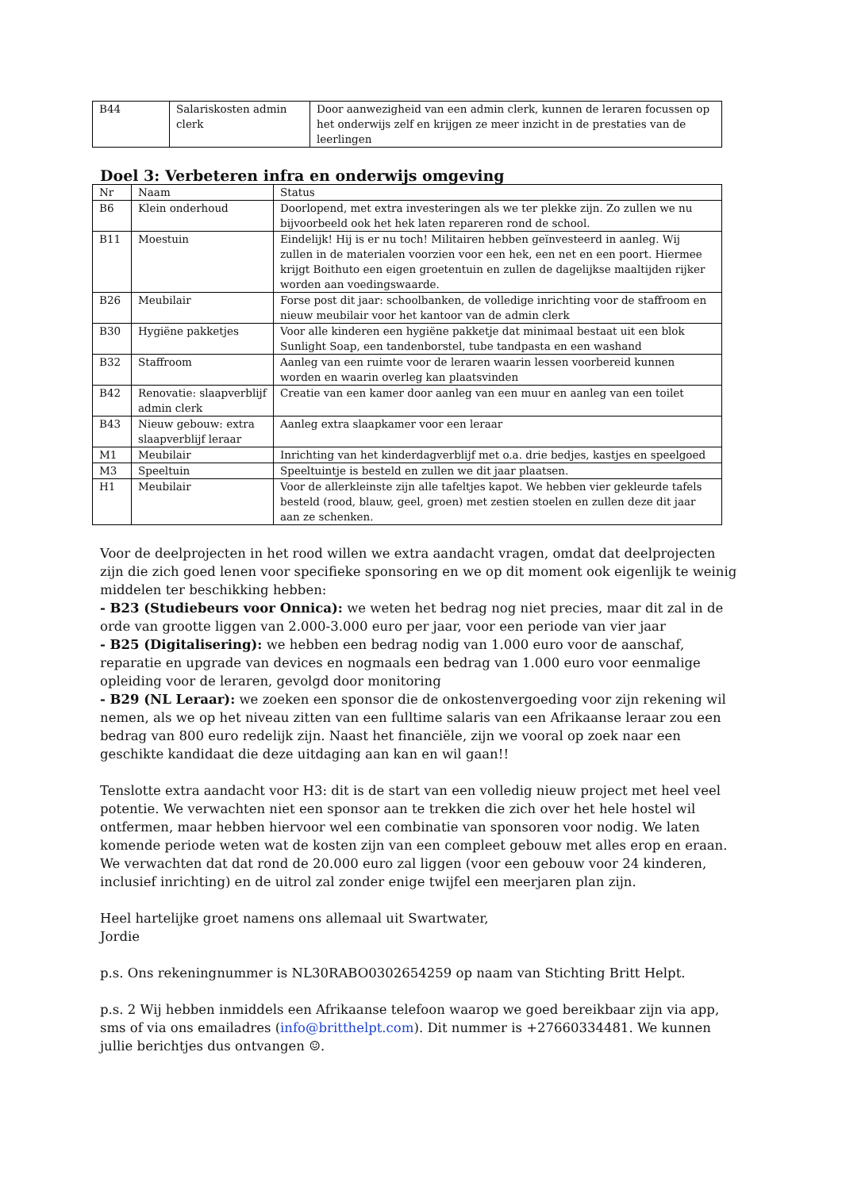| B44 | Salariskosten admin clerk | Door aanwezigheid van een admin clerk, kunnen de leraren focussen op het onderwijs zelf en krijgen ze meer inzicht in de prestaties van de leerlingen |
Doel 3: Verbeteren infra en onderwijs omgeving
| Nr | Naam | Status |
| B6 | Klein onderhoud | Doorlopend, met extra investeringen als we ter plekke zijn. Zo zullen we nu bijvoorbeeld ook het hek laten repareren rond de school. |
| B11 | Moestuin | Eindelijk! Hij is er nu toch! Militairen hebben geïnvesteerd in aanleg. Wij zullen in de materialen voorzien voor een hek, een net en een poort. Hiermee krijgt Boithuto een eigen groetentuin en zullen de dagelijkse maaltijden rijker worden aan voedingswaarde. |
| B26 | Meubilair | Forse post dit jaar: schoolbanken, de volledige inrichting voor de staffroom en nieuw meubilair voor het kantoor van de admin clerk |
| B30 | Hygiëne pakketjes | Voor alle kinderen een hygiëne pakketje dat minimaal bestaat uit een blok Sunlight Soap, een tandenborstel, tube tandpasta en een washand |
| B32 | Staffroom | Aanleg van een ruimte voor de leraren waarin lessen voorbereid kunnen worden en waarin overleg kan plaatsvinden |
| B42 | Renovatie: slaapverblijf admin clerk | Creatie van een kamer door aanleg van een muur en aanleg van een toilet |
| B43 | Nieuw gebouw: extra slaapverblijf leraar | Aanleg extra slaapkamer voor een leraar |
| M1 | Meubilair | Inrichting van het kinderdagverblijf met o.a. drie bedjes, kastjes en speelgoed |
| M3 | Speeltuin | Speeltuintje is besteld en zullen we dit jaar plaatsen. |
| H1 | Meubilair | Voor de allerkleinste zijn alle tafeltjes kapot. We hebben vier gekleurde tafels besteld (rood, blauw, geel, groen) met zestien stoelen en zullen deze dit jaar aan ze schenken. |
Voor de deelprojecten in het rood willen we extra aandacht vragen, omdat dat deelprojecten zijn die zich goed lenen voor specifieke sponsoring en we op dit moment ook eigenlijk te weinig middelen ter beschikking hebben:
- B23 (Studiebeurs voor Onnica): we weten het bedrag nog niet precies, maar dit zal in de orde van grootte liggen van 2.000-3.000 euro per jaar, voor een periode van vier jaar
- B25 (Digitalisering): we hebben een bedrag nodig van 1.000 euro voor de aanschaf, reparatie en upgrade van devices en nogmaals een bedrag van 1.000 euro voor eenmalige opleiding voor de leraren, gevolgd door monitoring
- B29 (NL Leraar): we zoeken een sponsor die de onkostenvergoeding voor zijn rekening wil nemen, als we op het niveau zitten van een fulltime salaris van een Afrikaanse leraar zou een bedrag van 800 euro redelijk zijn. Naast het financiële, zijn we vooral op zoek naar een geschikte kandidaat die deze uitdaging aan kan en wil gaan!!
Tenslotte extra aandacht voor H3: dit is de start van een volledig nieuw project met heel veel potentie. We verwachten niet een sponsor aan te trekken die zich over het hele hostel wil ontfermen, maar hebben hiervoor wel een combinatie van sponsoren voor nodig. We laten komende periode weten wat de kosten zijn van een compleet gebouw met alles erop en eraan. We verwachten dat dat rond de 20.000 euro zal liggen (voor een gebouw voor 24 kinderen, inclusief inrichting) en de uitrol zal zonder enige twijfel een meerjaren plan zijn.
Heel hartelijke groet namens ons allemaal uit Swartwater,
Jordie
p.s. Ons rekeningnummer is NL30RABO0302654259 op naam van Stichting Britt Helpt.
p.s. 2 Wij hebben inmiddels een Afrikaanse telefoon waarop we goed bereikbaar zijn via app, sms of via ons emailadres (info@britthelpt.com). Dit nummer is +27660334481. We kunnen jullie berichtjes dus ontvangen ☺.